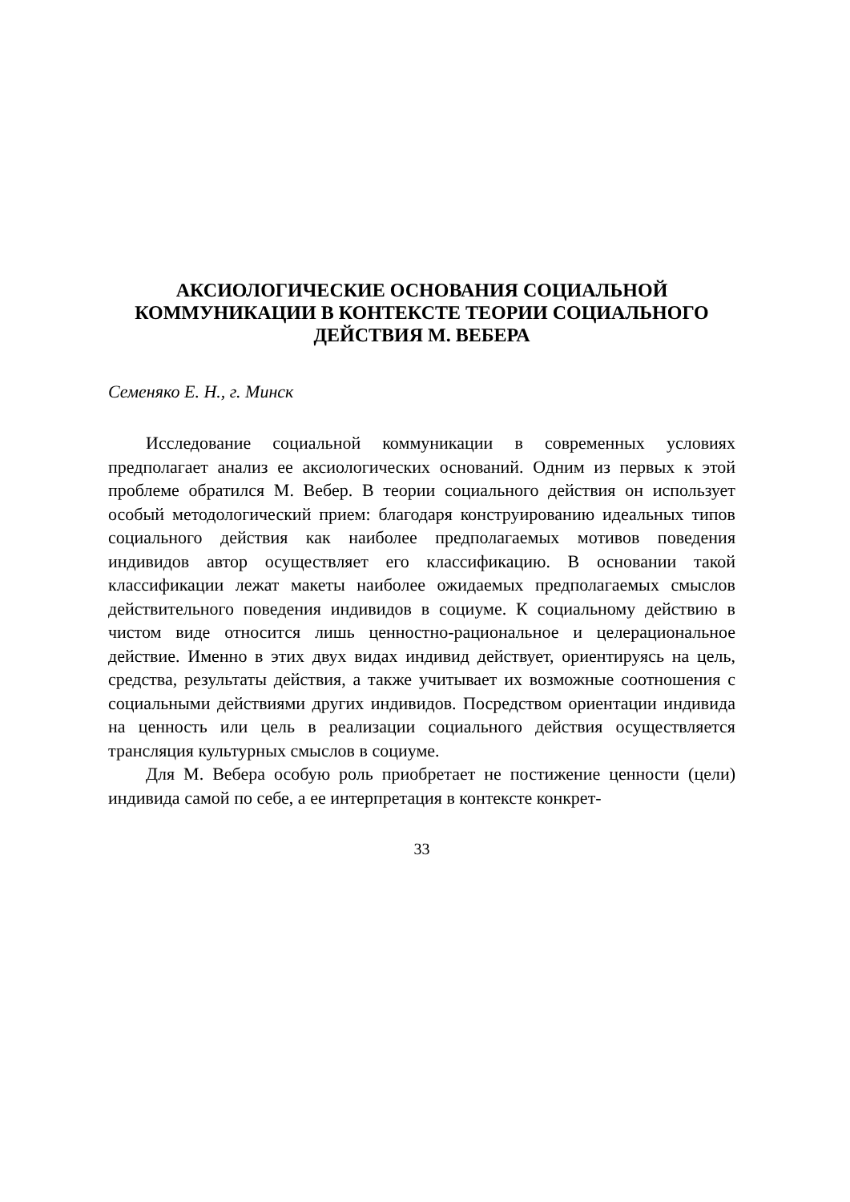АКСИОЛОГИЧЕСКИЕ ОСНОВАНИЯ СОЦИАЛЬНОЙ
КОММУНИКАЦИИ В КОНТЕКСТЕ ТЕОРИИ СОЦИАЛЬНОГО
ДЕЙСТВИЯ М. ВЕБЕРА
Семеняко Е. Н., г. Минск
Исследование социальной коммуникации в современных условиях предполагает анализ ее аксиологических оснований. Одним из первых к этой проблеме обратился М. Вебер. В теории социального действия он использует особый методологический прием: благодаря конструированию идеальных типов социального действия как наиболее предполагаемых мотивов поведения индивидов автор осуществляет его классификацию. В основании такой классификации лежат макеты наиболее ожидаемых предполагаемых смыслов действительного поведения индивидов в социуме. К социальному действию в чистом виде относится лишь ценностно-рациональное и целерациональное действие. Именно в этих двух видах индивид действует, ориентируясь на цель, средства, результаты действия, а также учитывает их возможные соотношения с социальными действиями других индивидов. Посредством ориентации индивида на ценность или цель в реализации социального действия осуществляется трансляция культурных смыслов в социуме.
Для М. Вебера особую роль приобретает не постижение ценности (цели) индивида самой по себе, а ее интерпретация в контексте конкрет-
33